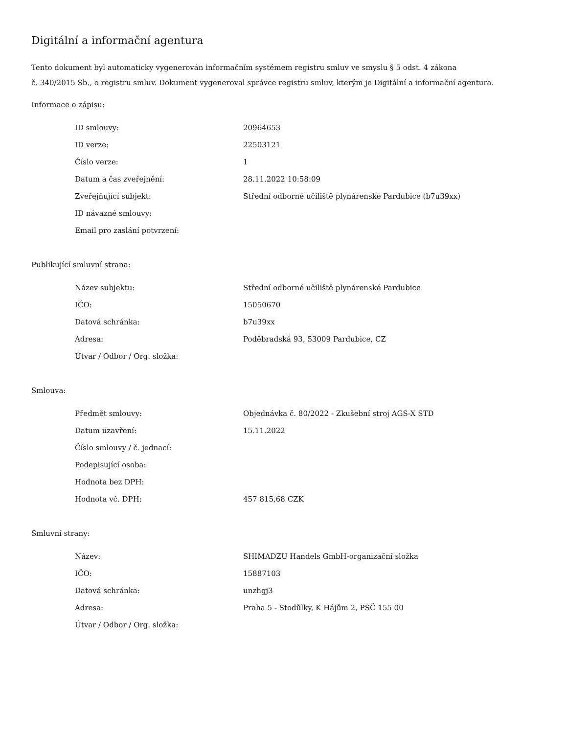Digitální a informační agentura
Tento dokument byl automaticky vygenerován informačním systémem registru smluv ve smyslu § 5 odst. 4 zákona
č. 340/2015 Sb., o registru smluv. Dokument vygeneroval správce registru smluv, kterým je Digitální a informační agentura.
Informace o zápisu:
| ID smlouvy: | 20964653 |
| ID verze: | 22503121 |
| Číslo verze: | 1 |
| Datum a čas zveřejnění: | 28.11.2022 10:58:09 |
| Zveřejňující subjekt: | Střední odborné učiliště plynárenské Pardubice (b7u39xx) |
| ID návazné smlouvy: | |
| Email pro zaslání potvrzení: | |
Publikující smluvní strana:
| Název subjektu: | Střední odborné učiliště plynárenské Pardubice |
| IČO: | 15050670 |
| Datová schránka: | b7u39xx |
| Adresa: | Poděbradská 93, 53009 Pardubice, CZ |
| Útvar / Odbor / Org. složka: | |
Smlouva:
| Předmět smlouvy: | Objednávka č. 80/2022 - Zkušební stroj AGS-X STD |
| Datum uzavření: | 15.11.2022 |
| Číslo smlouvy / č. jednací: | |
| Podepisující osoba: | |
| Hodnota bez DPH: | |
| Hodnota vč. DPH: | 457 815,68 CZK |
Smluvní strany:
| Název: | SHIMADZU Handels GmbH-organizační složka |
| IČO: | 15887103 |
| Datová schránka: | unzhgj3 |
| Adresa: | Praha 5 - Stodůlky, K Hájům 2, PSČ 155 00 |
| Útvar / Odbor / Org. složka: | |